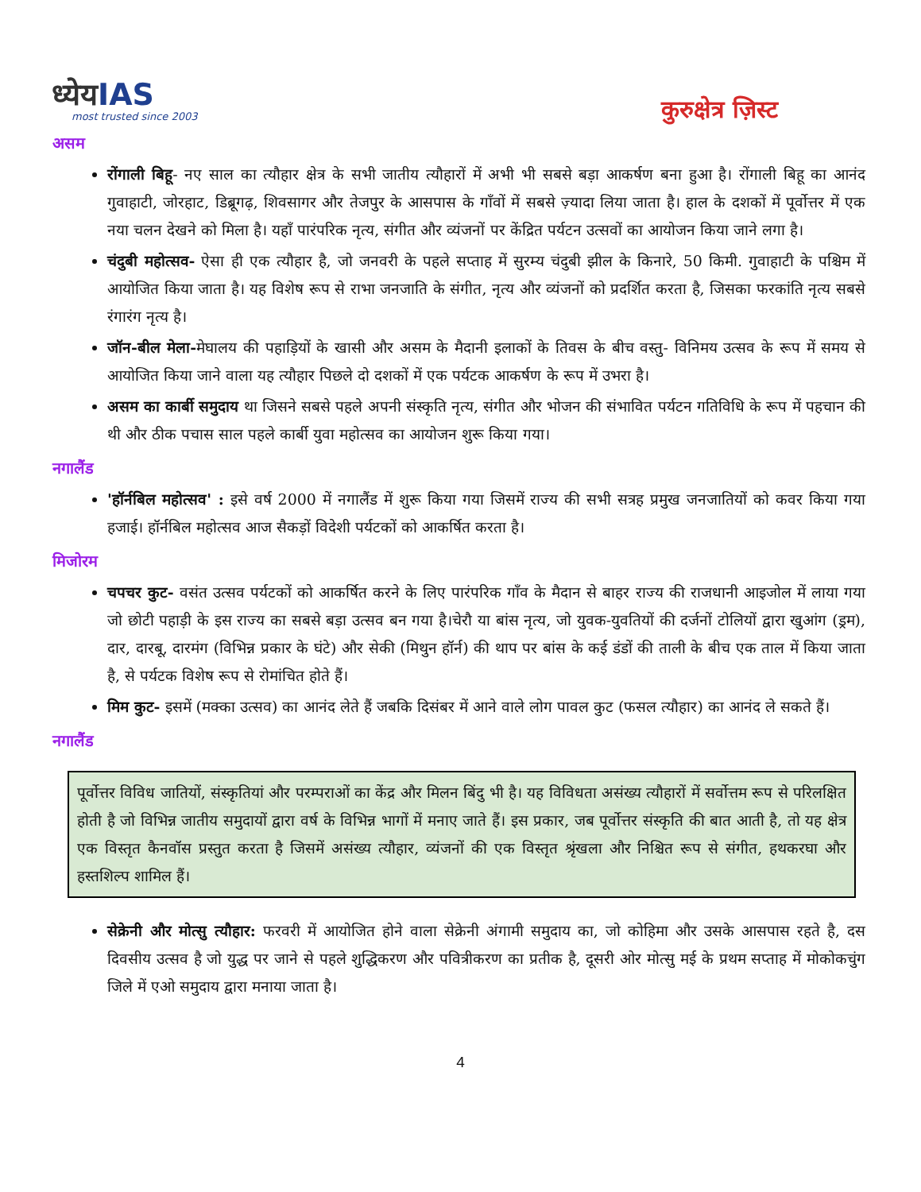ध्येयIAS
most trusted since 2003
कुरुक्षेत्र ज़िस्ट
असम
रोंगाली बिहू- नए साल का त्यौहार क्षेत्र के सभी जातीय त्यौहारों में अभी भी सबसे बड़ा आकर्षण बना हुआ है। रोंगाली बिहू का आनंद गुवाहाटी, जोरहाट, डिब्रूगढ़, शिवसागर और तेजपुर के आसपास के गाँवों में सबसे ज़्यादा लिया जाता है। हाल के दशकों में पूर्वोत्तर में एक नया चलन देखने को मिला है। यहाँ पारंपरिक नृत्य, संगीत और व्यंजनों पर केंद्रित पर्यटन उत्सवों का आयोजन किया जाने लगा है।
चंदुबी महोत्सव- ऐसा ही एक त्यौहार है, जो जनवरी के पहले सप्ताह में सुरम्य चंदुबी झील के किनारे, 50 किमी. गुवाहाटी के पश्चिम में आयोजित किया जाता है। यह विशेष रूप से राभा जनजाति के संगीत, नृत्य और व्यंजनों को प्रदर्शित करता है, जिसका फरकांति नृत्य सबसे रंगारंग नृत्य है।
जॉन-बील मेला-मेघालय की पहाड़ियों के खासी और असम के मैदानी इलाकों के तिवस के बीच वस्तु- विनिमय उत्सव के रूप में समय से आयोजित किया जाने वाला यह त्यौहार पिछले दो दशकों में एक पर्यटक आकर्षण के रूप में उभरा है।
असम का कार्बी समुदाय था जिसने सबसे पहले अपनी संस्कृति नृत्य, संगीत और भोजन की संभावित पर्यटन गतिविधि के रूप में पहचान की थी और ठीक पचास साल पहले कार्बी युवा महोत्सव का आयोजन शुरू किया गया।
नगालैंड
'हॉर्नबिल महोत्सव' : इसे वर्ष 2000 में नगालैंड में शुरू किया गया जिसमें राज्य की सभी सत्रह प्रमुख जनजातियों को कवर किया गया हजाई। हॉर्नबिल महोत्सव आज सैकड़ों विदेशी पर्यटकों को आकर्षित करता है।
मिजोरम
चपचर कुट- वसंत उत्सव पर्यटकों को आकर्षित करने के लिए पारंपरिक गाँव के मैदान से बाहर राज्य की राजधानी आइजोल में लाया गया जो छोटी पहाड़ी के इस राज्य का सबसे बड़ा उत्सव बन गया है।चेरौ या बांस नृत्य, जो युवक-युवतियों की दर्जनों टोलियों द्वारा खुआंग (ड्रम), दार, दारबू, दारमंग (विभिन्न प्रकार के घंटे) और सेकी (मिथुन हॉर्न) की थाप पर बांस के कई डंडों की ताली के बीच एक ताल में किया जाता है, से पर्यटक विशेष रूप से रोमांचित होते हैं।
मिम कुट- इसमें (मक्का उत्सव) का आनंद लेते हैं जबकि दिसंबर में आने वाले लोग पावल कुट (फसल त्यौहार) का आनंद ले सकते हैं।
नगालैंड
पूर्वोत्तर विविध जातियों, संस्कृतियां और परम्पराओं का केंद्र और मिलन बिंदु भी है। यह विविधता असंख्य त्यौहारों में सर्वोत्तम रूप से परिलक्षित होती है जो विभिन्न जातीय समुदायों द्वारा वर्ष के विभिन्न भागों में मनाए जाते हैं। इस प्रकार, जब पूर्वोत्तर संस्कृति की बात आती है, तो यह क्षेत्र एक विस्तृत कैनवॉस प्रस्तुत करता है जिसमें असंख्य त्यौहार, व्यंजनों की एक विस्तृत श्रृंखला और निश्चित रूप से संगीत, हथकरघा और हस्तशिल्प शामिल हैं।
सेक्रेनी और मोत्सु त्यौहार: फरवरी में आयोजित होने वाला सेक्रेनी अंगामी समुदाय का, जो कोहिमा और उसके आसपास रहते है, दस दिवसीय उत्सव है जो युद्ध पर जाने से पहले शुद्धिकरण और पवित्रीकरण का प्रतीक है, दूसरी ओर मोत्सु मई के प्रथम सप्ताह में मोकोकचुंग जिले में एओ समुदाय द्वारा मनाया जाता है।
4